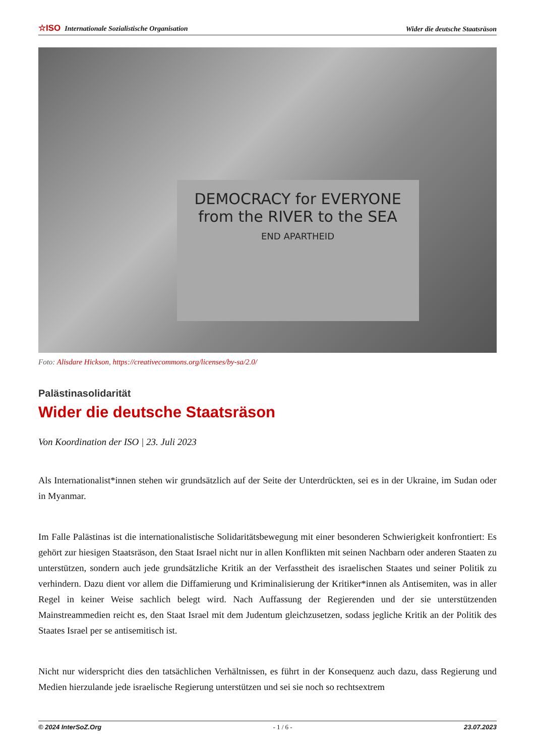☆ISO Internationale Sozialistische Organisation Wider die deutsche Staatsräson
DEMOCRACY for EVERYONE from the RIVER to the SEA
END APARTHEID
Foto: Alisdare Hickson, https://creativecommons.org/licenses/by-sa/2.0/
Palästinasolidarität
Wider die deutsche Staatsräson
Von Koordination der ISO | 23. Juli 2023
Als Internationalist*innen stehen wir grundsätzlich auf der Seite der Unterdrückten, sei es in der Ukraine, im Sudan oder in Myanmar.
Im Falle Palästinas ist die internationalistische Solidaritätsbewegung mit einer besonderen Schwierigkeit konfrontiert: Es gehört zur hiesigen Staatsräson, den Staat Israel nicht nur in allen Konflikten mit seinen Nachbarn oder anderen Staaten zu unterstützen, sondern auch jede grundsätzliche Kritik an der Verfasstheit des israelischen Staates und seiner Politik zu verhindern. Dazu dient vor allem die Diffamierung und Kriminalisierung der Kritiker*innen als Antisemiten, was in aller Regel in keiner Weise sachlich belegt wird. Nach Auffassung der Regierenden und der sie unterstützenden Mainstreammedien reicht es, den Staat Israel mit dem Judentum gleichzusetzen, sodass jegliche Kritik an der Politik des Staates Israel per se antisemitisch ist.
Nicht nur widerspricht dies den tatsächlichen Verhältnissen, es führt in der Konsequenz auch dazu, dass Regierung und Medien hierzulande jede israelische Regierung unterstützen und sei sie noch so rechtsextrem
© 2024 InterSoZ.Org - 1 / 6 - 23.07.2023